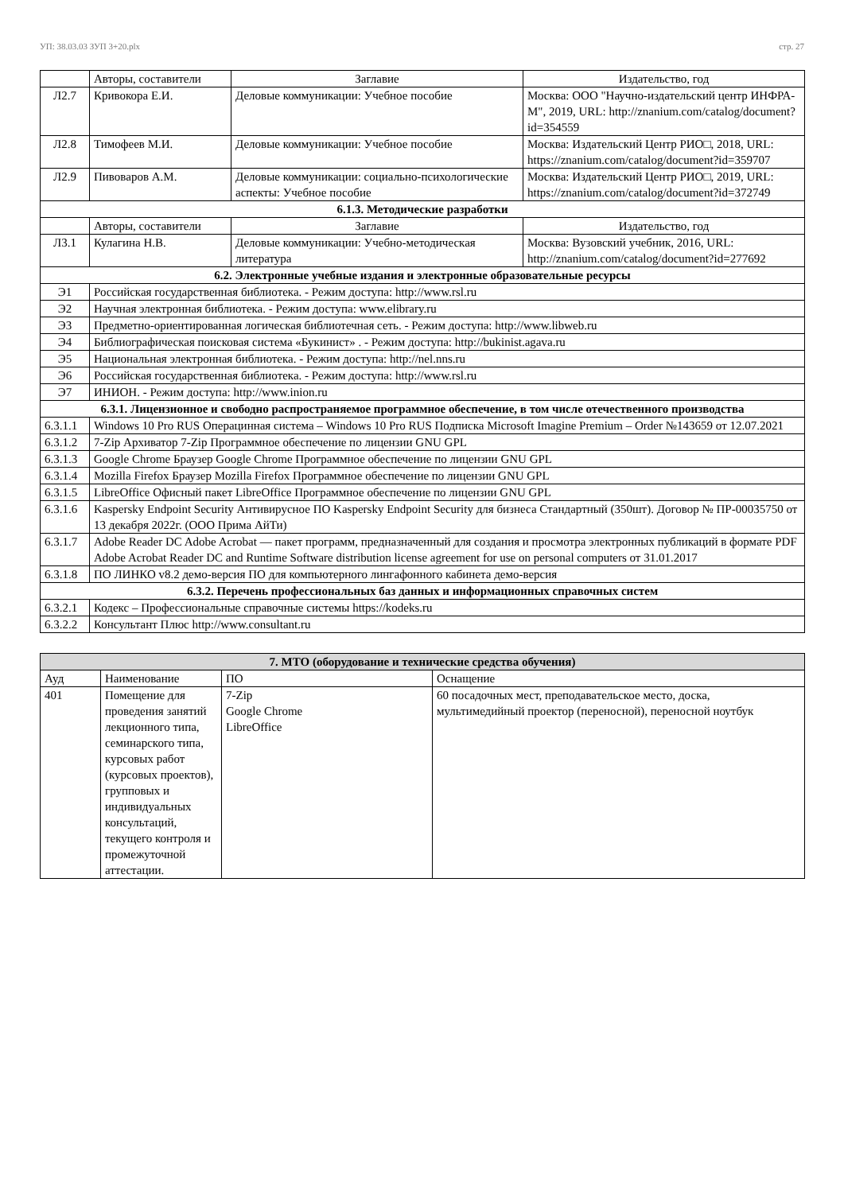УП: 38.03.03 ЗУП 3+20.plx стр. 27
| | Авторы, составители | Заглавие | Издательство, год |
| --- | --- | --- | --- |
| Л2.7 | Кривокора Е.И. | Деловые коммуникации: Учебное пособие | Москва: ООО "Научно-издательский центр ИНФРА-М", 2019, URL: http://znanium.com/catalog/document?id=354559 |
| Л2.8 | Тимофеев М.И. | Деловые коммуникации: Учебное пособие | Москва: Издательский Центр РИО□, 2018, URL: https://znanium.com/catalog/document?id=359707 |
| Л2.9 | Пивоваров А.М. | Деловые коммуникации: социально-психологические аспекты: Учебное пособие | Москва: Издательский Центр РИО□, 2019, URL: https://znanium.com/catalog/document?id=372749 |
| 6.1.3. Методические разработки | | | |
| | Авторы, составители | Заглавие | Издательство, год |
| Л3.1 | Кулагина Н.В. | Деловые коммуникации: Учебно-методическая литература | Москва: Вузовский учебник, 2016, URL: http://znanium.com/catalog/document?id=277692 |
| 6.2. Электронные учебные издания и электронные образовательные ресурсы | | | |
| Э1 | Российская государственная библиотека. - Режим доступа: http://www.rsl.ru | | |
| Э2 | Научная электронная библиотека. - Режим доступа: www.elibrary.ru | | |
| Э3 | Предметно-ориентированная логическая библиотечная сеть. - Режим доступа: http://www.libweb.ru | | |
| Э4 | Библиографическая поисковая система «Букинист» . - Режим доступа: http://bukinist.agava.ru | | |
| Э5 | Национальная электронная библиотека. - Режим доступа: http://nel.nns.ru | | |
| Э6 | Российская государственная библиотека. - Режим доступа: http://www.rsl.ru | | |
| Э7 | ИНИОН. - Режим доступа: http://www.inion.ru | | |
| 6.3.1. Лицензионное и свободно распространяемое программное обеспечение, в том числе отечественного производства | | | |
| 6.3.1.1 | Windows 10 Pro RUS Операцинная система – Windows 10 Pro RUS Подписка Microsoft Imagine Premium – Order №143659 от 12.07.2021 | | |
| 6.3.1.2 | 7-Zip Архиватор 7-Zip Программное обеспечение по лицензии GNU GPL | | |
| 6.3.1.3 | Google Chrome Браузер Google Chrome Программное обеспечение по лицензии GNU GPL | | |
| 6.3.1.4 | Mozilla Firefox Браузер Mozilla Firefox Программное обеспечение по лицензии GNU GPL | | |
| 6.3.1.5 | LibreOffice Офисный пакет LibreOffice Программное обеспечение по лицензии GNU GPL | | |
| 6.3.1.6 | Kaspersky Endpoint Security Антивирусное ПО Kaspersky Endpoint Security для бизнеса Стандартный (350шт). Договор № ПР-00035750 от 13 декабря 2022г. (ООО Прима АйТи) | | |
| 6.3.1.7 | Adobe Reader DC Adobe Acrobat — пакет программ, предназначенный для создания и просмотра электронных публикаций в формате PDF Adobe Acrobat Reader DC and Runtime Software distribution license agreement for use on personal computers от 31.01.2017 | | |
| 6.3.1.8 | ПО ЛИНКО v8.2 демо-версия ПО для компьютерного лингафонного кабинета демо-версия | | |
| 6.3.2. Перечень профессиональных баз данных и информационных справочных систем | | | |
| 6.3.2.1 | Кодекс – Профессиональные справочные системы https://kodeks.ru | | |
| 6.3.2.2 | Консультант Плюс http://www.consultant.ru | | |
| 7. МТО (оборудование и технические средства обучения) | | | |
| Ауд | Наименование | ПО | Оснащение |
| 401 | Помещение для проведения занятий лекционного типа, семинарского типа, курсовых работ (курсовых проектов), групповых и индивидуальных консультаций, текущего контроля и промежуточной аттестации. | 7-Zip Google Chrome LibreOffice | 60 посадочных мест, преподавательское место, доска, мультимедийный проектор (переносной), переносной ноутбук |